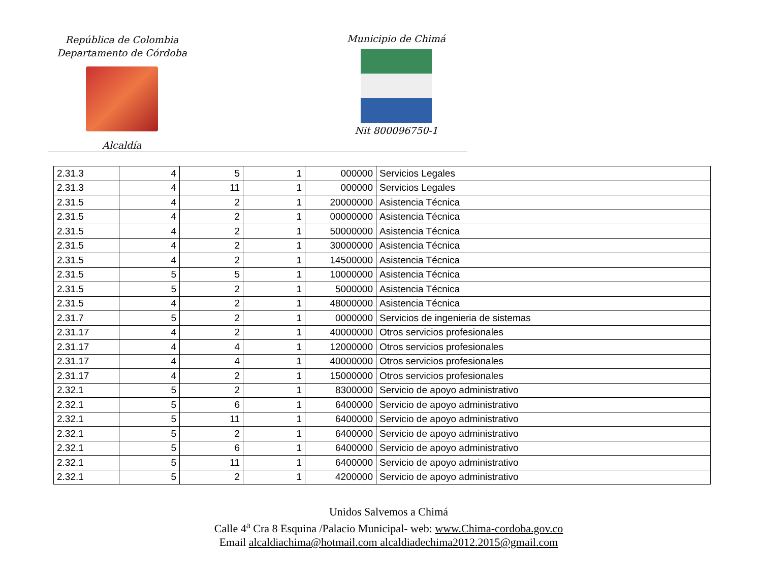República de Colombia
Departamento de Córdoba
Alcaldía
Municipio de Chimá
Nit 800096750-1
| 2.31.3 | 4 | 5 | 1 | 000000 | Servicios Legales |
| 2.31.3 | 4 | 11 | 1 | 000000 | Servicios Legales |
| 2.31.5 | 4 | 2 | 1 | 20000000 | Asistencia Técnica |
| 2.31.5 | 4 | 2 | 1 | 00000000 | Asistencia Técnica |
| 2.31.5 | 4 | 2 | 1 | 50000000 | Asistencia Técnica |
| 2.31.5 | 4 | 2 | 1 | 30000000 | Asistencia Técnica |
| 2.31.5 | 4 | 2 | 1 | 14500000 | Asistencia Técnica |
| 2.31.5 | 5 | 5 | 1 | 10000000 | Asistencia Técnica |
| 2.31.5 | 5 | 2 | 1 | 5000000 | Asistencia Técnica |
| 2.31.5 | 4 | 2 | 1 | 48000000 | Asistencia Técnica |
| 2.31.7 | 5 | 2 | 1 | 0000000 | Servicios de ingenieria de sistemas |
| 2.31.17 | 4 | 2 | 1 | 40000000 | Otros servicios profesionales |
| 2.31.17 | 4 | 4 | 1 | 12000000 | Otros servicios profesionales |
| 2.31.17 | 4 | 4 | 1 | 40000000 | Otros servicios profesionales |
| 2.31.17 | 4 | 2 | 1 | 15000000 | Otros servicios profesionales |
| 2.32.1 | 5 | 2 | 1 | 8300000 | Servicio de apoyo administrativo |
| 2.32.1 | 5 | 6 | 1 | 6400000 | Servicio de apoyo administrativo |
| 2.32.1 | 5 | 11 | 1 | 6400000 | Servicio de apoyo administrativo |
| 2.32.1 | 5 | 2 | 1 | 6400000 | Servicio de apoyo administrativo |
| 2.32.1 | 5 | 6 | 1 | 6400000 | Servicio de apoyo administrativo |
| 2.32.1 | 5 | 11 | 1 | 6400000 | Servicio de apoyo administrativo |
| 2.32.1 | 5 | 2 | 1 | 4200000 | Servicio de apoyo administrativo |
Unidos Salvemos a Chimá
Calle 4<sup>a</sup> Cra 8 Esquina /Palacio Municipal- web: www.Chima-cordoba.gov.co
Email alcaldiachima@hotmail.com alcaldiadechima2012.2015@gmail.com